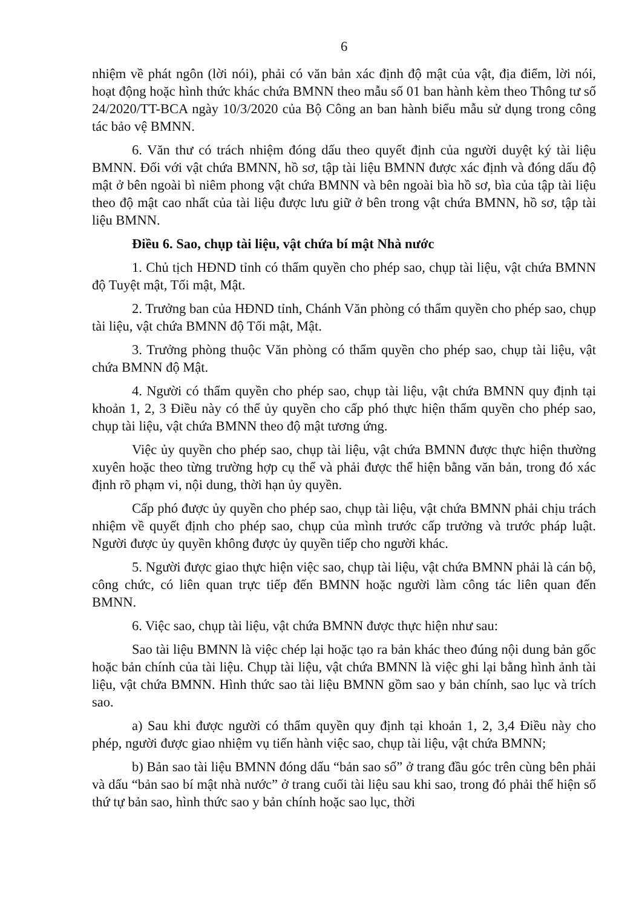6
nhiệm về phát ngôn (lời nói), phải có văn bản xác định độ mật của vật, địa điểm, lời nói, hoạt động hoặc hình thức khác chứa BMNN theo mẫu số 01 ban hành kèm theo Thông tư số 24/2020/TT-BCA ngày 10/3/2020 của Bộ Công an ban hành biểu mẫu sử dụng trong công tác bảo vệ BMNN.
6. Văn thư có trách nhiệm đóng dấu theo quyết định của người duyệt ký tài liệu BMNN. Đối với vật chứa BMNN, hồ sơ, tập tài liệu BMNN được xác định và đóng dấu độ mật ở bên ngoài bì niêm phong vật chứa BMNN và bên ngoài bìa hồ sơ, bìa của tập tài liệu theo độ mật cao nhất của tài liệu được lưu giữ ở bên trong vật chứa BMNN, hồ sơ, tập tài liệu BMNN.
Điều 6. Sao, chụp tài liệu, vật chứa bí mật Nhà nước
1. Chủ tịch HĐND tỉnh có thẩm quyền cho phép sao, chụp tài liệu, vật chứa BMNN độ Tuyệt mật, Tối mật, Mật.
2. Trưởng ban của HĐND tỉnh, Chánh Văn phòng có thẩm quyền cho phép sao, chụp tài liệu, vật chứa BMNN độ Tối mật, Mật.
3. Trưởng phòng thuộc Văn phòng có thẩm quyền cho phép sao, chụp tài liệu, vật chứa BMNN độ Mật.
4. Người có thẩm quyền cho phép sao, chụp tài liệu, vật chứa BMNN quy định tại khoản 1, 2, 3 Điều này có thể ủy quyền cho cấp phó thực hiện thẩm quyền cho phép sao, chụp tài liệu, vật chứa BMNN theo độ mật tương ứng.
Việc ủy quyền cho phép sao, chụp tài liệu, vật chứa BMNN được thực hiện thường xuyên hoặc theo từng trường hợp cụ thể và phải được thể hiện bằng văn bản, trong đó xác định rõ phạm vi, nội dung, thời hạn ủy quyền.
Cấp phó được ủy quyền cho phép sao, chụp tài liệu, vật chứa BMNN phải chịu trách nhiệm về quyết định cho phép sao, chụp của mình trước cấp trưởng và trước pháp luật. Người được ủy quyền không được ủy quyền tiếp cho người khác.
5. Người được giao thực hiện việc sao, chụp tài liệu, vật chứa BMNN phải là cán bộ, công chức, có liên quan trực tiếp đến BMNN hoặc người làm công tác liên quan đến BMNN.
6. Việc sao, chụp tài liệu, vật chứa BMNN được thực hiện như sau:
Sao tài liệu BMNN là việc chép lại hoặc tạo ra bản khác theo đúng nội dung bản gốc hoặc bản chính của tài liệu. Chụp tài liệu, vật chứa BMNN là việc ghi lại bằng hình ảnh tài liệu, vật chứa BMNN. Hình thức sao tài liệu BMNN gồm sao y bản chính, sao lục và trích sao.
a) Sau khi được người có thẩm quyền quy định tại khoản 1, 2, 3,4 Điều này cho phép, người được giao nhiệm vụ tiến hành việc sao, chụp tài liệu, vật chứa BMNN;
b) Bản sao tài liệu BMNN đóng dấu “bản sao số” ở trang đầu góc trên cùng bên phải và dấu “bản sao bí mật nhà nước” ở trang cuối tài liệu sau khi sao, trong đó phải thể hiện số thứ tự bản sao, hình thức sao y bản chính hoặc sao lục, thời